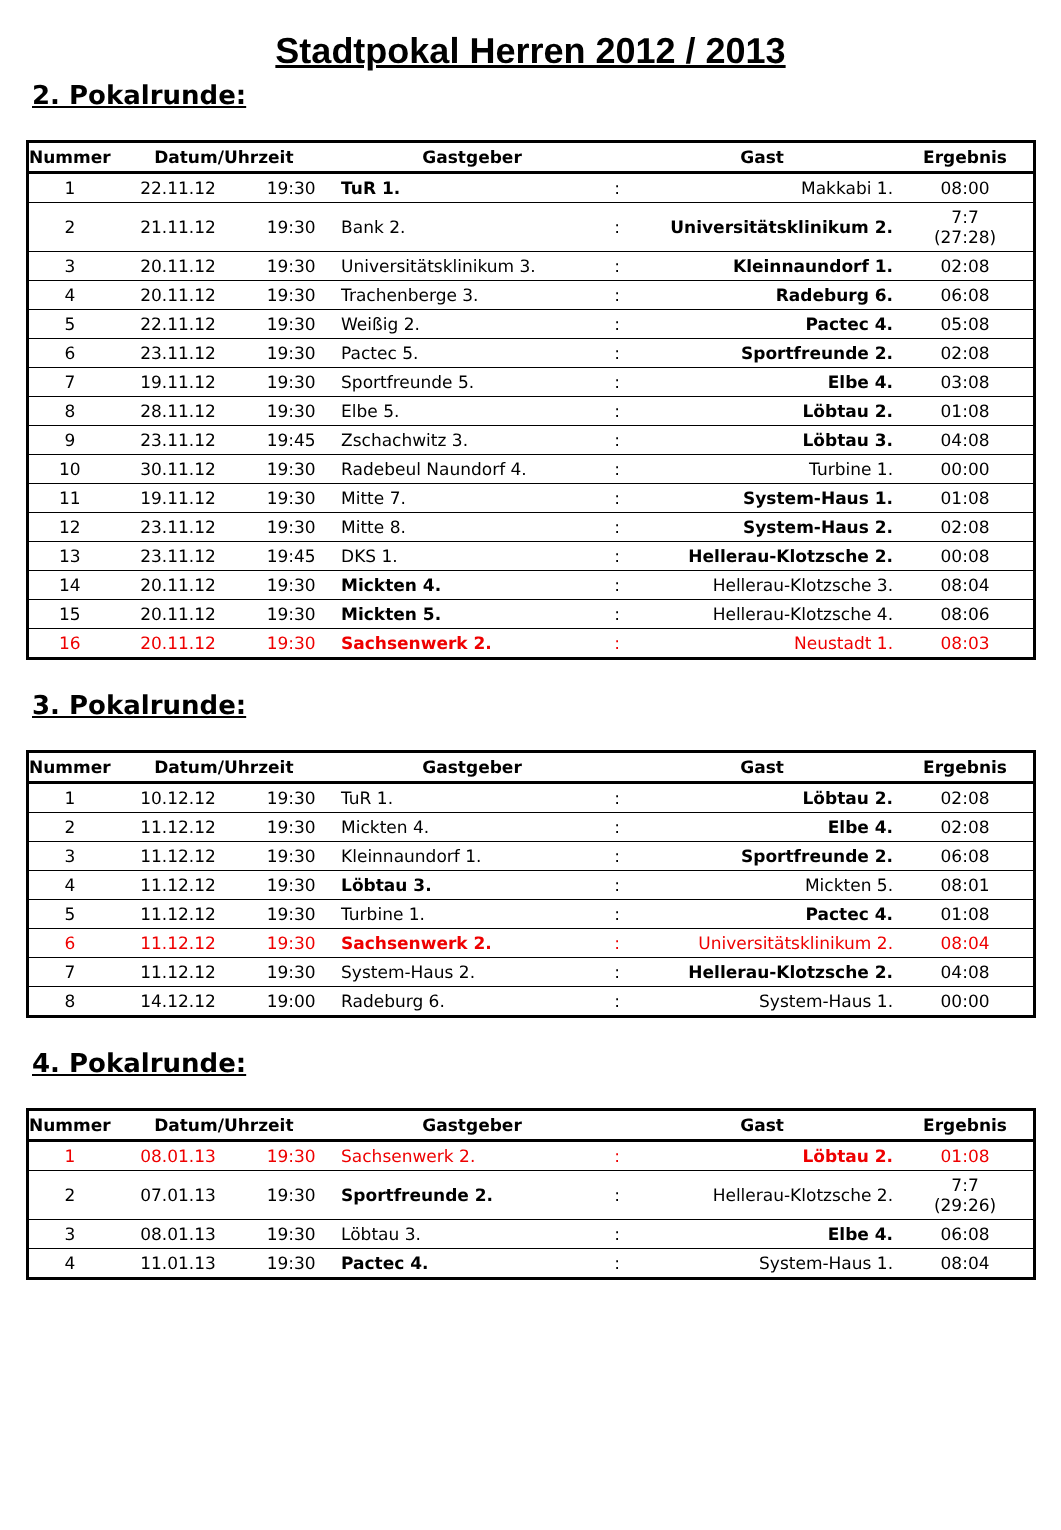Stadtpokal Herren 2012 / 2013
2. Pokalrunde:
| Nummer | Datum/Uhrzeit | | Gastgeber | | Gast | Ergebnis |
| --- | --- | --- | --- | --- | --- | --- |
| 1 | 22.11.12 | 19:30 | TuR 1. | : | Makkabi 1. | 08:00 |
| 2 | 21.11.12 | 19:30 | Bank 2. | : | Universitätsklinikum 2. | 7:7 (27:28) |
| 3 | 20.11.12 | 19:30 | Universitätsklinikum 3. | : | Kleinnaundorf 1. | 02:08 |
| 4 | 20.11.12 | 19:30 | Trachenberge 3. | : | Radeburg 6. | 06:08 |
| 5 | 22.11.12 | 19:30 | Weißig 2. | : | Pactec 4. | 05:08 |
| 6 | 23.11.12 | 19:30 | Pactec 5. | : | Sportfreunde 2. | 02:08 |
| 7 | 19.11.12 | 19:30 | Sportfreunde 5. | : | Elbe 4. | 03:08 |
| 8 | 28.11.12 | 19:30 | Elbe 5. | : | Löbtau 2. | 01:08 |
| 9 | 23.11.12 | 19:45 | Zschachwitz 3. | : | Löbtau 3. | 04:08 |
| 10 | 30.11.12 | 19:30 | Radebeul Naundorf 4. | : | Turbine 1. | 00:00 |
| 11 | 19.11.12 | 19:30 | Mitte 7. | : | System-Haus 1. | 01:08 |
| 12 | 23.11.12 | 19:30 | Mitte 8. | : | System-Haus 2. | 02:08 |
| 13 | 23.11.12 | 19:45 | DKS 1. | : | Hellerau-Klotzsche 2. | 00:08 |
| 14 | 20.11.12 | 19:30 | Mickten 4. | : | Hellerau-Klotzsche 3. | 08:04 |
| 15 | 20.11.12 | 19:30 | Mickten 5. | : | Hellerau-Klotzsche 4. | 08:06 |
| 16 | 20.11.12 | 19:30 | Sachsenwerk 2. | : | Neustadt 1. | 08:03 |
3. Pokalrunde:
| Nummer | Datum/Uhrzeit | | Gastgeber | | Gast | Ergebnis |
| --- | --- | --- | --- | --- | --- | --- |
| 1 | 10.12.12 | 19:30 | TuR 1. | : | Löbtau 2. | 02:08 |
| 2 | 11.12.12 | 19:30 | Mickten 4. | : | Elbe 4. | 02:08 |
| 3 | 11.12.12 | 19:30 | Kleinnaundorf 1. | : | Sportfreunde 2. | 06:08 |
| 4 | 11.12.12 | 19:30 | Löbtau 3. | : | Mickten 5. | 08:01 |
| 5 | 11.12.12 | 19:30 | Turbine 1. | : | Pactec 4. | 01:08 |
| 6 | 11.12.12 | 19:30 | Sachsenwerk 2. | : | Universitätsklinikum 2. | 08:04 |
| 7 | 11.12.12 | 19:30 | System-Haus 2. | : | Hellerau-Klotzsche 2. | 04:08 |
| 8 | 14.12.12 | 19:00 | Radeburg 6. | : | System-Haus 1. | 00:00 |
4. Pokalrunde:
| Nummer | Datum/Uhrzeit | | Gastgeber | | Gast | Ergebnis |
| --- | --- | --- | --- | --- | --- | --- |
| 1 | 08.01.13 | 19:30 | Sachsenwerk 2. | : | Löbtau 2. | 01:08 |
| 2 | 07.01.13 | 19:30 | Sportfreunde 2. | : | Hellerau-Klotzsche 2. | 7:7 (29:26) |
| 3 | 08.01.13 | 19:30 | Löbtau 3. | : | Elbe 4. | 06:08 |
| 4 | 11.01.13 | 19:30 | Pactec 4. | : | System-Haus 1. | 08:04 |